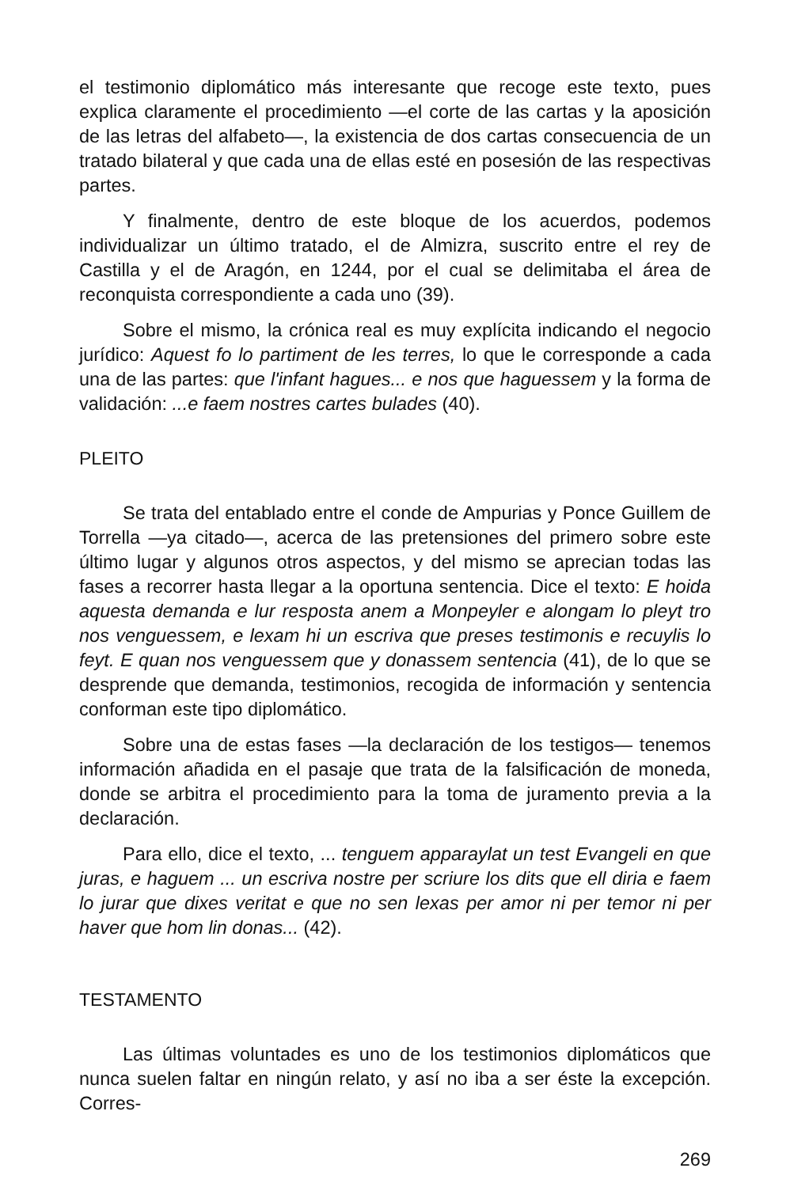el testimonio diplomático más interesante que recoge este texto, pues explica claramente el procedimiento —el corte de las cartas y la aposición de las letras del alfabeto—, la existencia de dos cartas consecuencia de un tratado bilateral y que cada una de ellas esté en posesión de las respectivas partes.
Y finalmente, dentro de este bloque de los acuerdos, podemos individualizar un último tratado, el de Almizra, suscrito entre el rey de Castilla y el de Aragón, en 1244, por el cual se delimitaba el área de reconquista correspondiente a cada uno (39).
Sobre el mismo, la crónica real es muy explícita indicando el negocio jurídico: Aquest fo lo partiment de les terres, lo que le corresponde a cada una de las partes: que l'infant hagues... e nos que haguessem y la forma de validación: ...e faem nostres cartes bulades (40).
PLEITO
Se trata del entablado entre el conde de Ampurias y Ponce Guillem de Torrella —ya citado—, acerca de las pretensiones del primero sobre este último lugar y algunos otros aspectos, y del mismo se aprecian todas las fases a recorrer hasta llegar a la oportuna sentencia. Dice el texto: E hoida aquesta demanda e lur resposta anem a Monpeyler e alongam lo pleyt tro nos venguessem, e lexam hi un escriva que preses testimonis e recuylis lo feyt. E quan nos venguessem que y donassem sentencia (41), de lo que se desprende que demanda, testimonios, recogida de información y sentencia conforman este tipo diplomático.
Sobre una de estas fases —la declaración de los testigos— tenemos información añadida en el pasaje que trata de la falsificación de moneda, donde se arbitra el procedimiento para la toma de juramento previa a la declaración.
Para ello, dice el texto, ... tenguem apparaylat un test Evangeli en que juras, e haguem ... un escriva nostre per scriure los dits que ell diria e faem lo jurar que dixes veritat e que no sen lexas per amor ni per temor ni per haver que hom lin donas... (42).
TESTAMENTO
Las últimas voluntades es uno de los testimonios diplomáticos que nunca suelen faltar en ningún relato, y así no iba a ser éste la excepción. Corres-
269